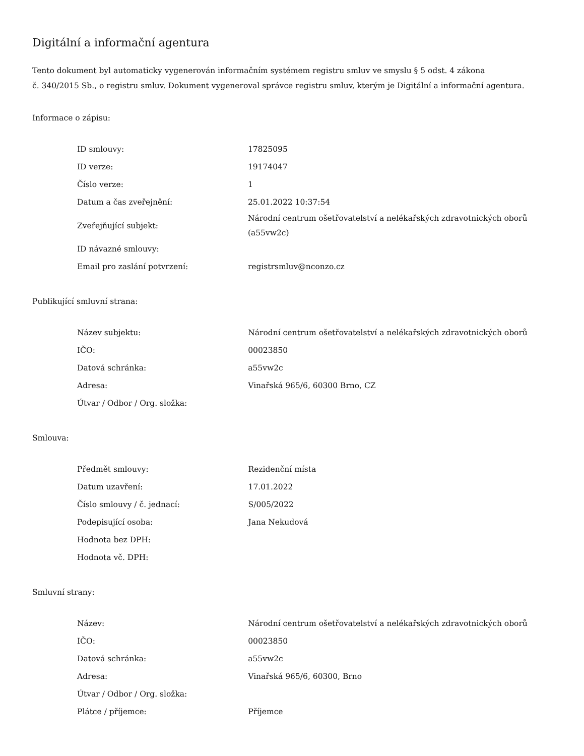Digitální a informační agentura
Tento dokument byl automaticky vygenerován informačním systémem registru smluv ve smyslu § 5 odst. 4 zákona
č. 340/2015 Sb., o registru smluv. Dokument vygeneroval správce registru smluv, kterým je Digitální a informační agentura.
Informace o zápisu:
| ID smlouvy: | 17825095 |
| ID verze: | 19174047 |
| Číslo verze: | 1 |
| Datum a čas zveřejnění: | 25.01.2022 10:37:54 |
| Zveřejňující subjekt: | Národní centrum ošetřovatelství a nelékařských zdravotnických oborů (a55vw2c) |
| ID návazné smlouvy: | |
| Email pro zaslání potvrzení: | registrsmluv@nconzo.cz |
Publikující smluvní strana:
| Název subjektu: | Národní centrum ošetřovatelství a nelékařských zdravotnických oborů |
| IČO: | 00023850 |
| Datová schránka: | a55vw2c |
| Adresa: | Vinařská 965/6, 60300 Brno, CZ |
| Útvar / Odbor / Org. složka: | |
Smlouva:
| Předmět smlouvy: | Rezidenční místa |
| Datum uzavření: | 17.01.2022 |
| Číslo smlouvy / č. jednací: | S/005/2022 |
| Podepisující osoba: | Jana Nekudová |
| Hodnota bez DPH: | |
| Hodnota vč. DPH: | |
Smluvní strany:
| Název: | Národní centrum ošetřovatelství a nelékařských zdravotnických oborů |
| IČO: | 00023850 |
| Datová schránka: | a55vw2c |
| Adresa: | Vinařská 965/6, 60300, Brno |
| Útvar / Odbor / Org. složka: | |
| Plátce / příjemce: | Příjemce |